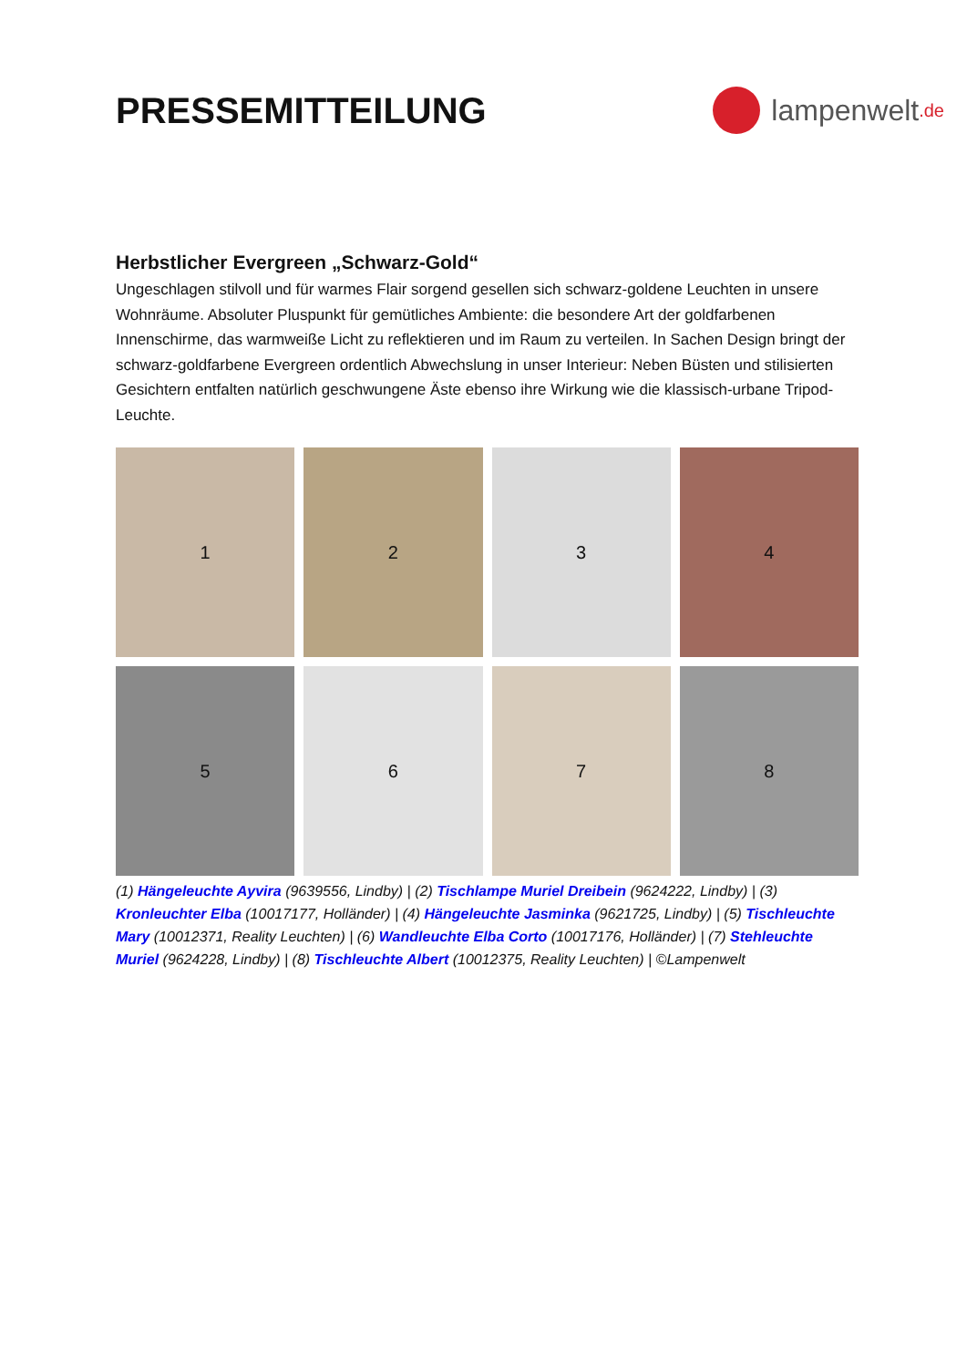PRESSEMITTEILUNG
lampenwelt.de
Herbstlicher Evergreen „Schwarz-Gold“
Ungeschlagen stilvoll und für warmes Flair sorgend gesellen sich schwarz-goldene Leuchten in unsere Wohnräume. Absoluter Pluspunkt für gemütliches Ambiente: die besondere Art der goldfarbenen Innenschirme, das warmweiße Licht zu reflektieren und im Raum zu verteilen. In Sachen Design bringt der schwarz-goldfarbene Evergreen ordentlich Abwechslung in unser Interieur: Neben Büsten und stilisierten Gesichtern entfalten natürlich geschwungene Äste ebenso ihre Wirkung wie die klassisch-urbane Tripod-Leuchte.
1
2
3
4
5
6
7
8
(1) Hängeleuchte Ayvira (9639556, Lindby) | (2) Tischlampe Muriel Dreibein (9624222, Lindby) | (3) Kronleuchter Elba (10017177, Holländer) | (4) Hängeleuchte Jasminka (9621725, Lindby) | (5) Tischleuchte Mary (10012371, Reality Leuchten) | (6) Wandleuchte Elba Corto (10017176, Holländer) | (7) Stehleuchte Muriel (9624228, Lindby) | (8) Tischleuchte Albert (10012375, Reality Leuchten) | ©Lampenwelt